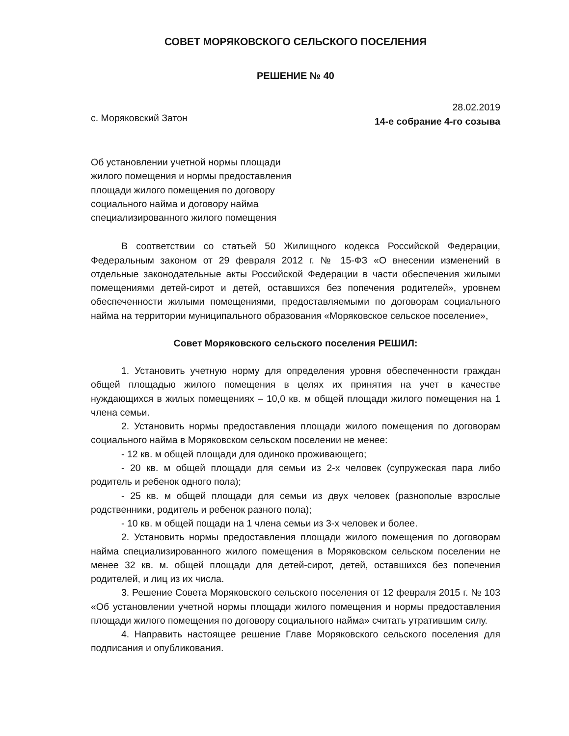СОВЕТ МОРЯКОВСКОГО СЕЛЬСКОГО ПОСЕЛЕНИЯ
РЕШЕНИЕ № 40
с. Моряковский Затон
28.02.2019
14-е собрание 4-го созыва
Об установлении учетной нормы площади жилого помещения и нормы предоставления площади жилого помещения по договору социального найма и договору найма специализированного жилого помещения
В соответствии со статьей 50 Жилищного кодекса Российской Федерации, Федеральным законом от 29 февраля 2012 г. № 15-ФЗ «О внесении изменений в отдельные законодательные акты Российской Федерации в части обеспечения жилыми помещениями детей-сирот и детей, оставшихся без попечения родителей», уровнем обеспеченности жилыми помещениями, предоставляемыми по договорам социального найма на территории муниципального образования «Моряковское сельское поселение»,
Совет Моряковского сельского поселения РЕШИЛ:
1. Установить учетную норму для определения уровня обеспеченности граждан общей площадью жилого помещения в целях их принятия на учет в качестве нуждающихся в жилых помещениях – 10,0 кв. м общей площади жилого помещения на 1 члена семьи.
2. Установить нормы предоставления площади жилого помещения по договорам социального найма в Моряковском сельском поселении не менее:
- 12 кв. м общей площади для одиноко проживающего;
- 20 кв. м общей площади для семьи из 2-х человек (супружеская пара либо родитель и ребенок одного пола);
- 25 кв. м общей площади для семьи из двух человек (разнополые взрослые родственники, родитель и ребенок разного пола);
- 10 кв. м общей пощади на 1 члена семьи из 3-х человек и более.
2. Установить нормы предоставления площади жилого помещения по договорам найма специализированного жилого помещения в Моряковском сельском поселении не менее 32 кв. м. общей площади для детей-сирот, детей, оставшихся без попечения родителей, и лиц из их числа.
3. Решение Совета Моряковского сельского поселения от 12 февраля 2015 г. № 103 «Об установлении учетной нормы площади жилого помещения и нормы предоставления площади жилого помещения по договору социального найма» считать утратившим силу.
4. Направить настоящее решение Главе Моряковского сельского поселения для подписания и опубликования.